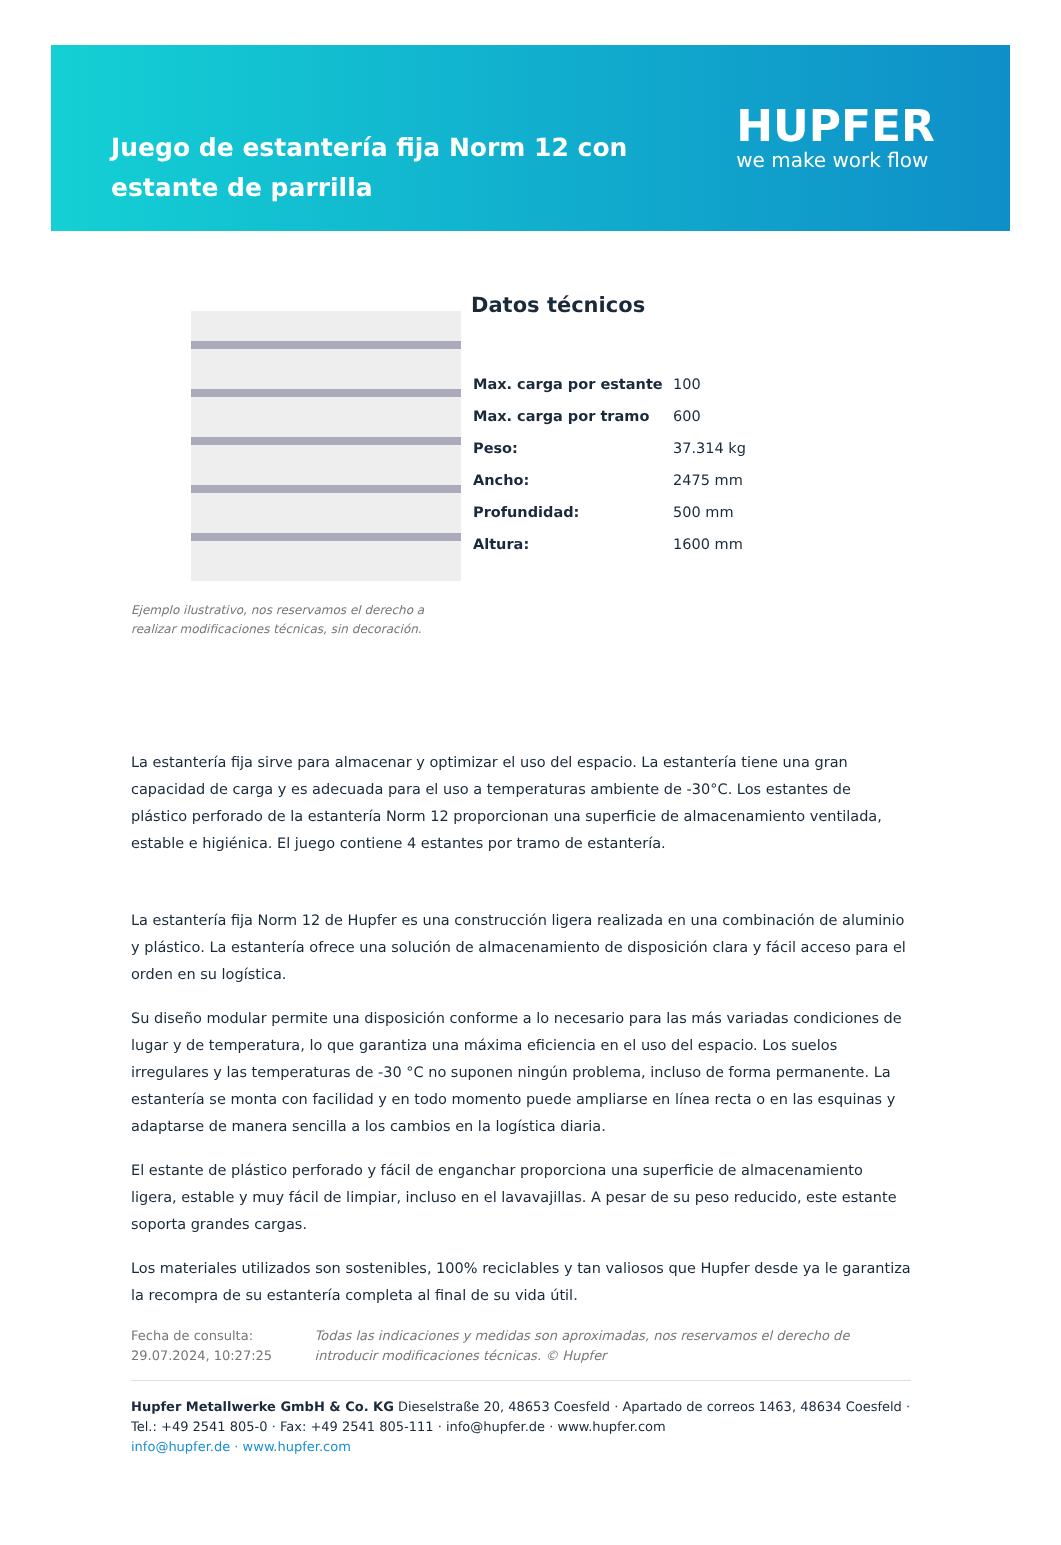Juego de estantería fija Norm 12 con estante de parrilla
HUPFER
we make work flow
Ejemplo ilustrativo, nos reservamos el derecho a realizar modificaciones técnicas, sin decoración.
Datos técnicos
| Max. carga por estante | 100 |
| Max. carga por tramo | 600 |
| Peso: | 37.314 kg |
| Ancho: | 2475 mm |
| Profundidad: | 500 mm |
| Altura: | 1600 mm |
La estantería fija sirve para almacenar y optimizar el uso del espacio. La estantería tiene una gran capacidad de carga y es adecuada para el uso a temperaturas ambiente de -30°C. Los estantes de plástico perforado de la estantería Norm 12 proporcionan una superficie de almacenamiento ventilada, estable e higiénica. El juego contiene 4 estantes por tramo de estantería.
La estantería fija Norm 12 de Hupfer es una construcción ligera realizada en una combinación de aluminio y plástico. La estantería ofrece una solución de almacenamiento de disposición clara y fácil acceso para el orden en su logística.
Su diseño modular permite una disposición conforme a lo necesario para las más variadas condiciones de lugar y de temperatura, lo que garantiza una máxima eficiencia en el uso del espacio. Los suelos irregulares y las temperaturas de -30 °C no suponen ningún problema, incluso de forma permanente. La estantería se monta con facilidad y en todo momento puede ampliarse en línea recta o en las esquinas y adaptarse de manera sencilla a los cambios en la logística diaria.
El estante de plástico perforado y fácil de enganchar proporciona una superficie de almacenamiento ligera, estable y muy fácil de limpiar, incluso en el lavavajillas. A pesar de su peso reducido, este estante soporta grandes cargas.
Los materiales utilizados son sostenibles, 100% reciclables y tan valiosos que Hupfer desde ya le garantiza la recompra de su estantería completa al final de su vida útil.
Fecha de consulta: 29.07.2024, 10:27:25
Todas las indicaciones y medidas son aproximadas, nos reservamos el derecho de introducir modificaciones técnicas. © Hupfer
Hupfer Metallwerke GmbH & Co. KG Dieselstraße 20, 48653 Coesfeld · Apartado de correos 1463, 48634 Coesfeld · Tel.: +49 2541 805-0 · Fax: +49 2541 805-111 · info@hupfer.de · www.hupfer.com
info@hupfer.de · www.hupfer.com